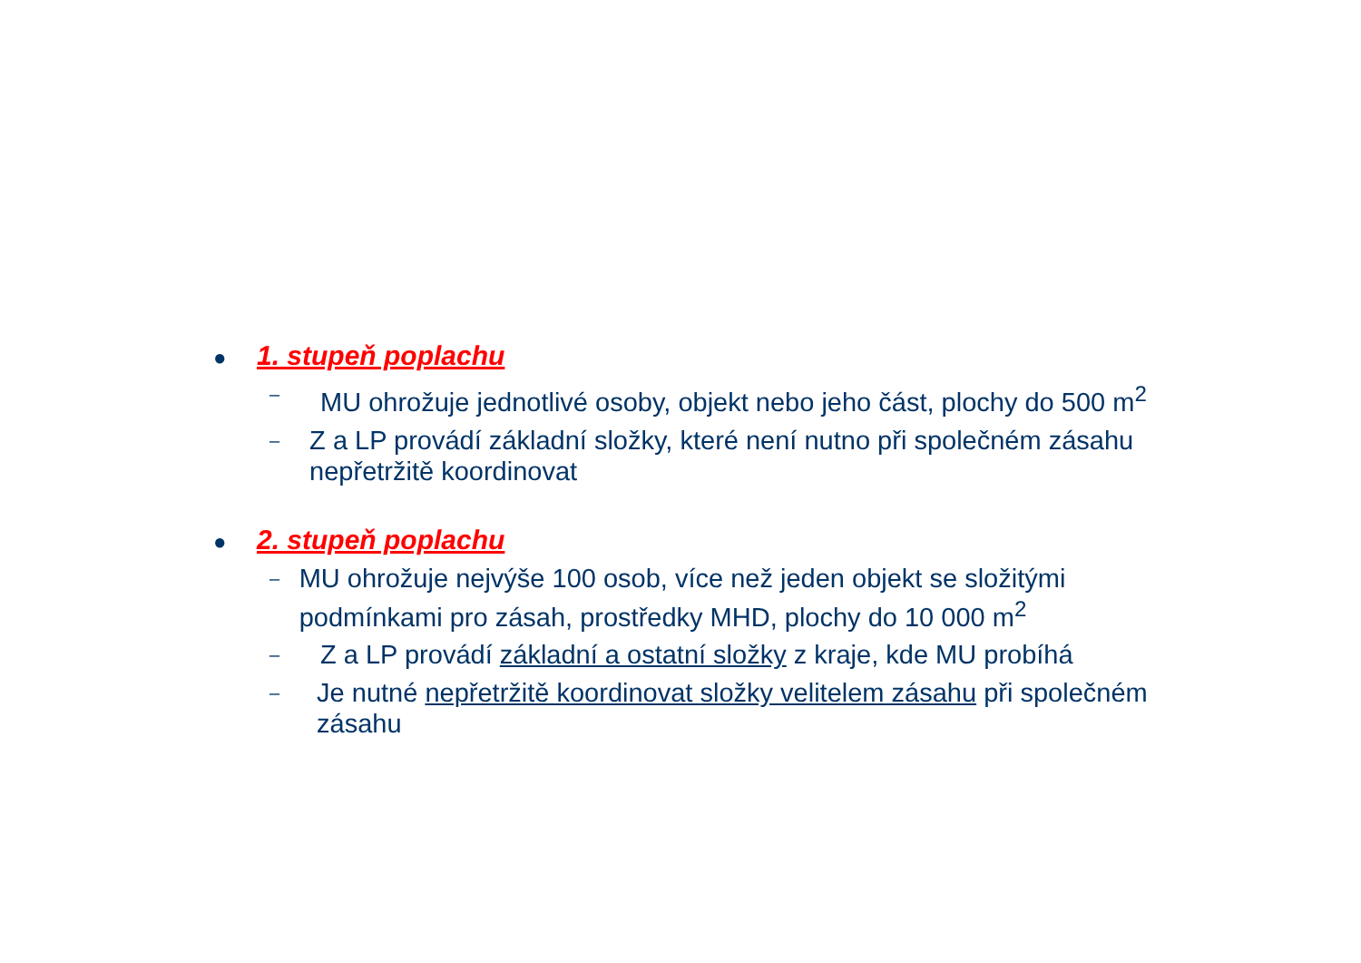● 1. stupeň poplachu
– MU ohrožuje jednotlivé osoby, objekt nebo jeho část, plochy do 500 m<sup>2</sup>
– Z a LP provádí základní složky, které není nutno při společném zásahu nepřetržitě koordinovat
● 2. stupeň poplachu
– MU ohrožuje nejvýše 100 osob, více než jeden objekt se složitými podmínkami pro zásah, prostředky MHD, plochy do 10 000 m<sup>2</sup>
– Z a LP provádí základní a ostatní složky z kraje, kde MU probíhá
– Je nutné nepřetržitě koordinovat složky velitelem zásahu při společném zásahu